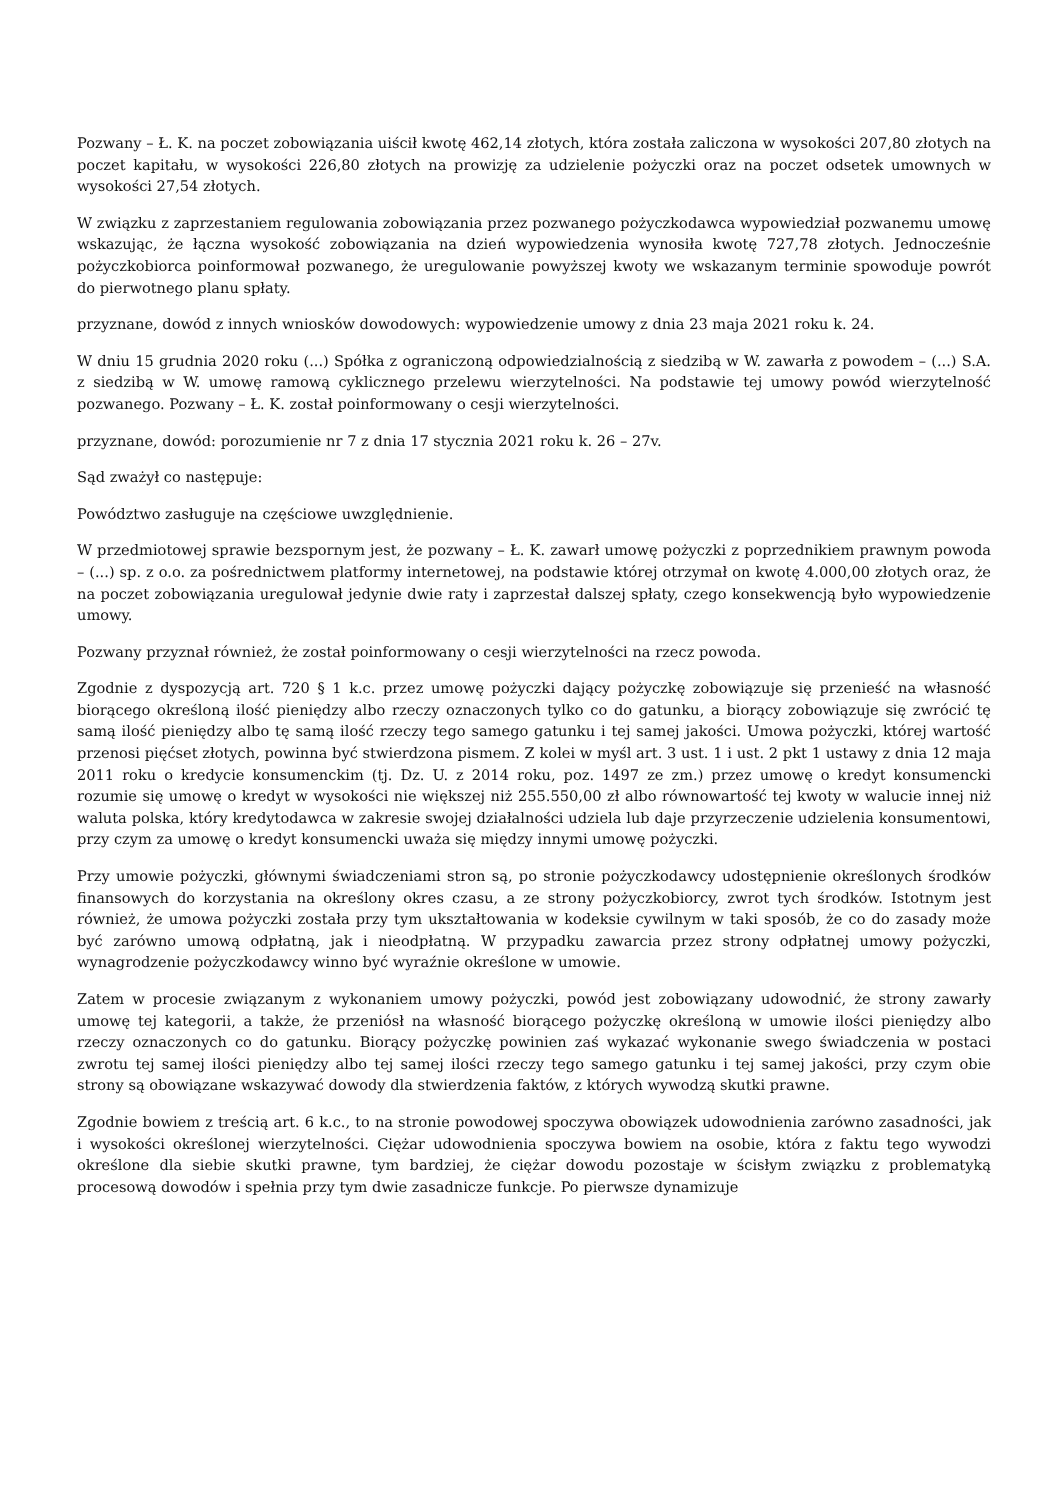Pozwany – Ł. K. na poczet zobowiązania uiścił kwotę 462,14 złotych, która została zaliczona w wysokości 207,80 złotych na poczet kapitału, w wysokości 226,80 złotych na prowizję za udzielenie pożyczki oraz na poczet odsetek umownych w wysokości 27,54 złotych.
W związku z zaprzestaniem regulowania zobowiązania przez pozwanego pożyczkodawca wypowiedział pozwanemu umowę wskazując, że łączna wysokość zobowiązania na dzień wypowiedzenia wynosiła kwotę 727,78 złotych. Jednocześnie pożyczkobiorca poinformował pozwanego, że uregulowanie powyższej kwoty we wskazanym terminie spowoduje powrót do pierwotnego planu spłaty.
przyznane, dowód z innych wniosków dowodowych: wypowiedzenie umowy z dnia 23 maja 2021 roku k. 24.
W dniu 15 grudnia 2020 roku (...) Spółka z ograniczoną odpowiedzialnością z siedzibą w W. zawarła z powodem – (...) S.A. z siedzibą w W. umowę ramową cyklicznego przelewu wierzytelności. Na podstawie tej umowy powód wierzytelność pozwanego. Pozwany – Ł. K. został poinformowany o cesji wierzytelności.
przyznane, dowód: porozumienie nr 7 z dnia 17 stycznia 2021 roku k. 26 – 27v.
Sąd zważył co następuje:
Powództwo zasługuje na częściowe uwzględnienie.
W przedmiotowej sprawie bezspornym jest, że pozwany – Ł. K. zawarł umowę pożyczki z poprzednikiem prawnym powoda – (...) sp. z o.o. za pośrednictwem platformy internetowej, na podstawie której otrzymał on kwotę 4.000,00 złotych oraz, że na poczet zobowiązania uregulował jedynie dwie raty i zaprzestał dalszej spłaty, czego konsekwencją było wypowiedzenie umowy.
Pozwany przyznał również, że został poinformowany o cesji wierzytelności na rzecz powoda.
Zgodnie z dyspozycją art. 720 § 1 k.c. przez umowę pożyczki dający pożyczkę zobowiązuje się przenieść na własność biorącego określoną ilość pieniędzy albo rzeczy oznaczonych tylko co do gatunku, a biorący zobowiązuje się zwrócić tę samą ilość pieniędzy albo tę samą ilość rzeczy tego samego gatunku i tej samej jakości. Umowa pożyczki, której wartość przenosi pięćset złotych, powinna być stwierdzona pismem. Z kolei w myśl art. 3 ust. 1 i ust. 2 pkt 1 ustawy z dnia 12 maja 2011 roku o kredycie konsumenckim (tj. Dz. U. z 2014 roku, poz. 1497 ze zm.) przez umowę o kredyt konsumencki rozumie się umowę o kredyt w wysokości nie większej niż 255.550,00 zł albo równowartość tej kwoty w walucie innej niż waluta polska, który kredytodawca w zakresie swojej działalności udziela lub daje przyrzeczenie udzielenia konsumentowi, przy czym za umowę o kredyt konsumencki uważa się między innymi umowę pożyczki.
Przy umowie pożyczki, głównymi świadczeniami stron są, po stronie pożyczkodawcy udostępnienie określonych środków finansowych do korzystania na określony okres czasu, a ze strony pożyczkobiorcy, zwrot tych środków. Istotnym jest również, że umowa pożyczki została przy tym ukształtowania w kodeksie cywilnym w taki sposób, że co do zasady może być zarówno umową odpłatną, jak i nieodpłatną. W przypadku zawarcia przez strony odpłatnej umowy pożyczki, wynagrodzenie pożyczkodawcy winno być wyraźnie określone w umowie.
Zatem w procesie związanym z wykonaniem umowy pożyczki, powód jest zobowiązany udowodnić, że strony zawarły umowę tej kategorii, a także, że przeniósł na własność biorącego pożyczkę określoną w umowie ilości pieniędzy albo rzeczy oznaczonych co do gatunku. Biorący pożyczkę powinien zaś wykazać wykonanie swego świadczenia w postaci zwrotu tej samej ilości pieniędzy albo tej samej ilości rzeczy tego samego gatunku i tej samej jakości, przy czym obie strony są obowiązane wskazywać dowody dla stwierdzenia faktów, z których wywodzą skutki prawne.
Zgodnie bowiem z treścią art. 6 k.c., to na stronie powodowej spoczywa obowiązek udowodnienia zarówno zasadności, jak i wysokości określonej wierzytelności. Ciężar udowodnienia spoczywa bowiem na osobie, która z faktu tego wywodzi określone dla siebie skutki prawne, tym bardziej, że ciężar dowodu pozostaje w ścisłym związku z problematyką procesową dowodów i spełnia przy tym dwie zasadnicze funkcje. Po pierwsze dynamizuje